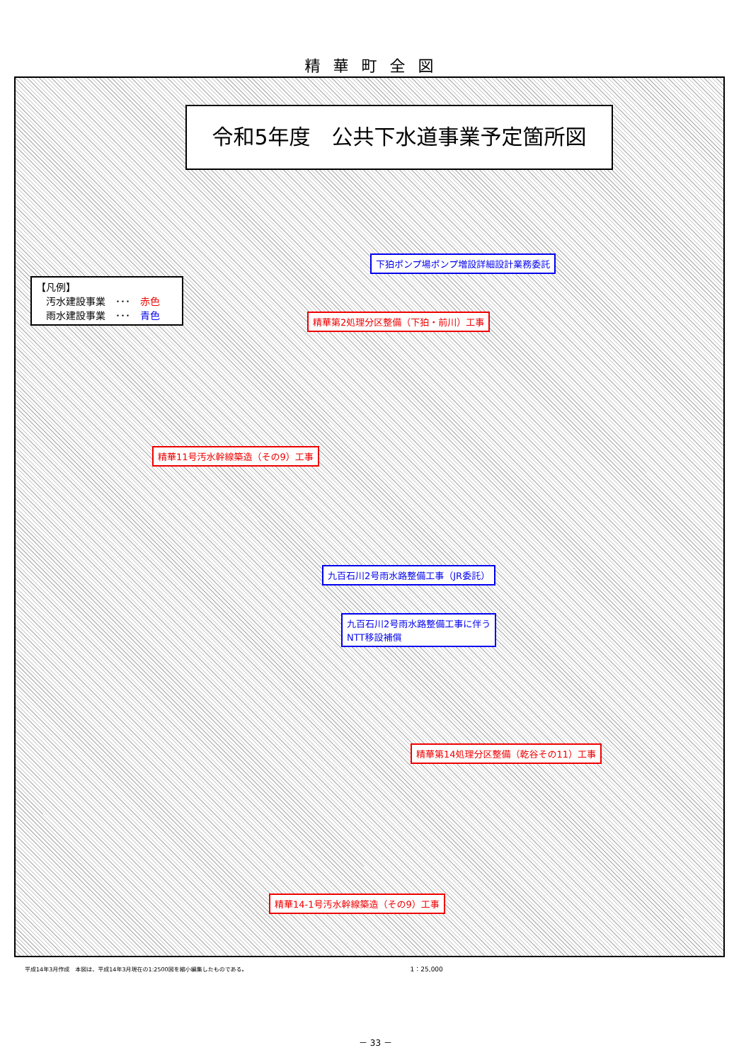精華町全図
令和5年度　公共下水道事業予定箇所図
【凡例】
　汚水建設事業　･･･　赤色
　雨水建設事業　･･･　青色
下狛ポンプ場ポンプ増設詳細設計業務委託
精華第2処理分区整備（下狛・前川）工事
精華11号汚水幹線築造（その9）工事
九百石川2号雨水路整備工事（JR委託）
九百石川2号雨水路整備工事に伴う
NTT移設補償
精華第14処理分区整備（乾谷その11）工事
精華14-1号汚水幹線築造（その9）工事
平成14年3月作成　本図は、平成14年3月現在の1:2500図を縮小編集したものである。 1：25,000
－ 33 －